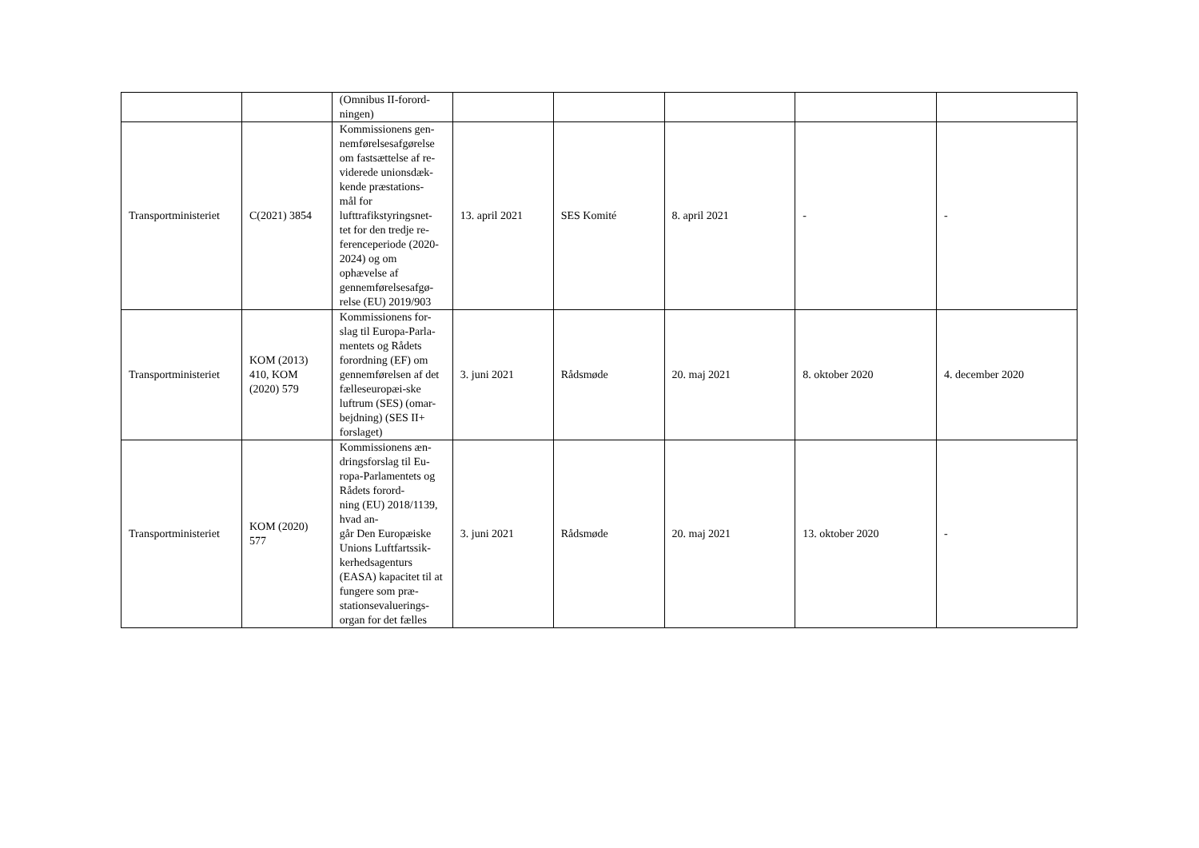| | | (Omnibus II-forord- ningen) | | | | | |
| Transportministeriet | C(2021) 3854 | Kommissionens gen- nemførelsesafgørelse om fastsættelse af re- viderede unionsdæk- kende præstations- mål for lufttrafikstyringsnet- tet for den tredje re- ferenceperiode (2020-2024) og om ophævelse af gennemførelsesafgø- relse (EU) 2019/903 | 13. april 2021 | SES Komité | 8. april 2021 | - | - |
| Transportministeriet | KOM (2013) 410, KOM (2020) 579 | Kommissionens for- slag til Europa-Parla- mentets og Rådets forordning (EF) om gennemførelsen af det fælleseuropæi-ske luftrum (SES) (omar- bejdning) (SES II+ forslaget) | 3. juni 2021 | Rådsmøde | 20. maj 2021 | 8. oktober 2020 | 4. december 2020 |
| Transportministeriet | KOM (2020) 577 | Kommissionens æn- dringsforslag til Eu- ropa-Parlamentets og Rådets forord- ning (EU) 2018/1139, hvad an- går Den Europæiske Unions Luftfartssik- kerhedsagenturs (EASA) kapacitet til at fungere som præ- stationsevaluerings- organ for det fælles | 3. juni 2021 | Rådsmøde | 20. maj 2021 | 13. oktober 2020 | - |